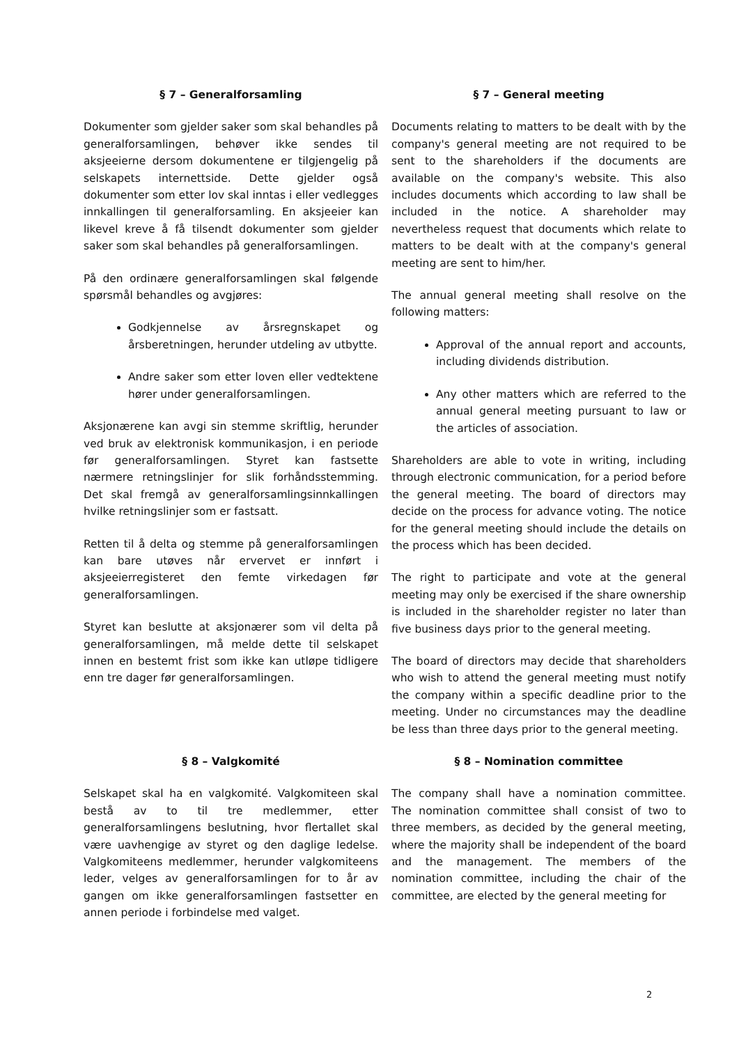§ 7 – Generalforsamling
Dokumenter som gjelder saker som skal behandles på generalforsamlingen, behøver ikke sendes til aksjeeierne dersom dokumentene er tilgjengelig på selskapets internettside. Dette gjelder også dokumenter som etter lov skal inntas i eller vedlegges innkallingen til generalforsamling. En aksjeeier kan likevel kreve å få tilsendt dokumenter som gjelder saker som skal behandles på generalforsamlingen.
På den ordinære generalforsamlingen skal følgende spørsmål behandles og avgjøres:
Godkjennelse av årsregnskapet og årsberetningen, herunder utdeling av utbytte.
Andre saker som etter loven eller vedtektene hører under generalforsamlingen.
Aksjonærene kan avgi sin stemme skriftlig, herunder ved bruk av elektronisk kommunikasjon, i en periode før generalforsamlingen. Styret kan fastsette nærmere retningslinjer for slik forhåndsstemming. Det skal fremgå av generalforsamlingsinnkallingen hvilke retningslinjer som er fastsatt.
Retten til å delta og stemme på generalforsamlingen kan bare utøves når ervervet er innført i aksjeeierregisteret den femte virkedagen før generalforsamlingen.
Styret kan beslutte at aksjonærer som vil delta på generalforsamlingen, må melde dette til selskapet innen en bestemt frist som ikke kan utløpe tidligere enn tre dager før generalforsamlingen.
§ 7 – General meeting
Documents relating to matters to be dealt with by the company's general meeting are not required to be sent to the shareholders if the documents are available on the company's website. This also includes documents which according to law shall be included in the notice. A shareholder may nevertheless request that documents which relate to matters to be dealt with at the company's general meeting are sent to him/her.
The annual general meeting shall resolve on the following matters:
Approval of the annual report and accounts, including dividends distribution.
Any other matters which are referred to the annual general meeting pursuant to law or the articles of association.
Shareholders are able to vote in writing, including through electronic communication, for a period before the general meeting. The board of directors may decide on the process for advance voting. The notice for the general meeting should include the details on the process which has been decided.
The right to participate and vote at the general meeting may only be exercised if the share ownership is included in the shareholder register no later than five business days prior to the general meeting.
The board of directors may decide that shareholders who wish to attend the general meeting must notify the company within a specific deadline prior to the meeting. Under no circumstances may the deadline be less than three days prior to the general meeting.
§ 8 – Valgkomité
Selskapet skal ha en valgkomité. Valgkomiteen skal bestå av to til tre medlemmer, etter generalforsamlingens beslutning, hvor flertallet skal være uavhengige av styret og den daglige ledelse. Valgkomiteens medlemmer, herunder valgkomiteens leder, velges av generalforsamlingen for to år av gangen om ikke generalforsamlingen fastsetter en annen periode i forbindelse med valget.
§ 8 – Nomination committee
The company shall have a nomination committee. The nomination committee shall consist of two to three members, as decided by the general meeting, where the majority shall be independent of the board and the management. The members of the nomination committee, including the chair of the committee, are elected by the general meeting for
2